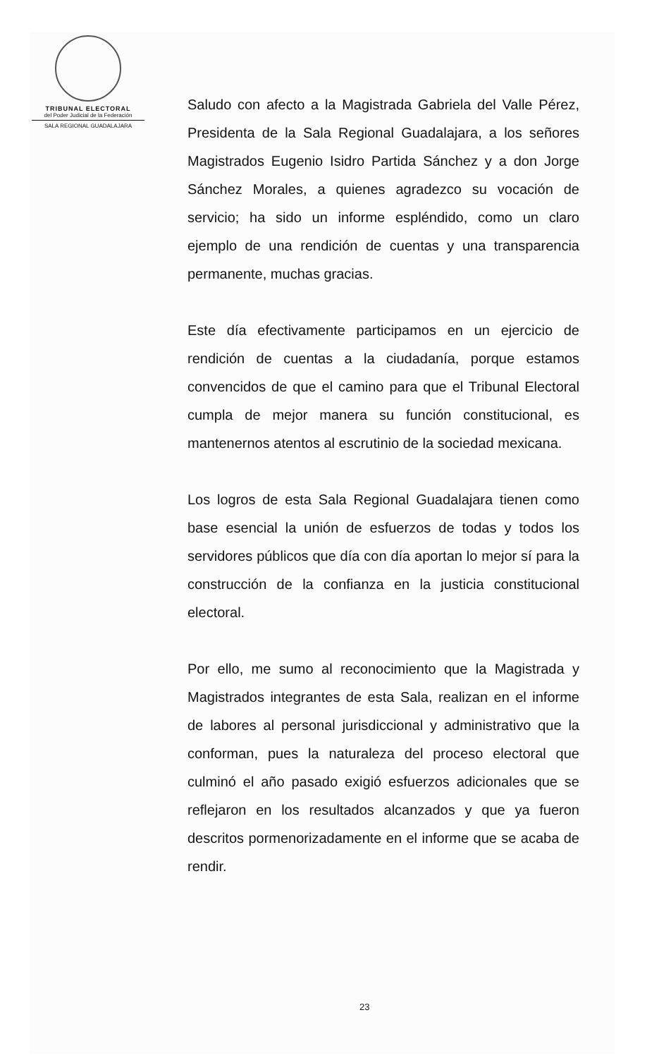TRIBUNAL ELECTORAL
del Poder Judicial de la Federación
SALA REGIONAL GUADALAJARA
Saludo con afecto a la Magistrada Gabriela del Valle Pérez, Presidenta de la Sala Regional Guadalajara, a los señores Magistrados Eugenio Isidro Partida Sánchez y a don Jorge Sánchez Morales, a quienes agradezco su vocación de servicio; ha sido un informe espléndido, como un claro ejemplo de una rendición de cuentas y una transparencia permanente, muchas gracias.
Este día efectivamente participamos en un ejercicio de rendición de cuentas a la ciudadanía, porque estamos convencidos de que el camino para que el Tribunal Electoral cumpla de mejor manera su función constitucional, es mantenernos atentos al escrutinio de la sociedad mexicana.
Los logros de esta Sala Regional Guadalajara tienen como base esencial la unión de esfuerzos de todas y todos los servidores públicos que día con día aportan lo mejor sí para la construcción de la confianza en la justicia constitucional electoral.
Por ello, me sumo al reconocimiento que la Magistrada y Magistrados integrantes de esta Sala, realizan en el informe de labores al personal jurisdiccional y administrativo que la conforman, pues la naturaleza del proceso electoral que culminó el año pasado exigió esfuerzos adicionales que se reflejaron en los resultados alcanzados y que ya fueron descritos pormenorizadamente en el informe que se acaba de rendir.
23